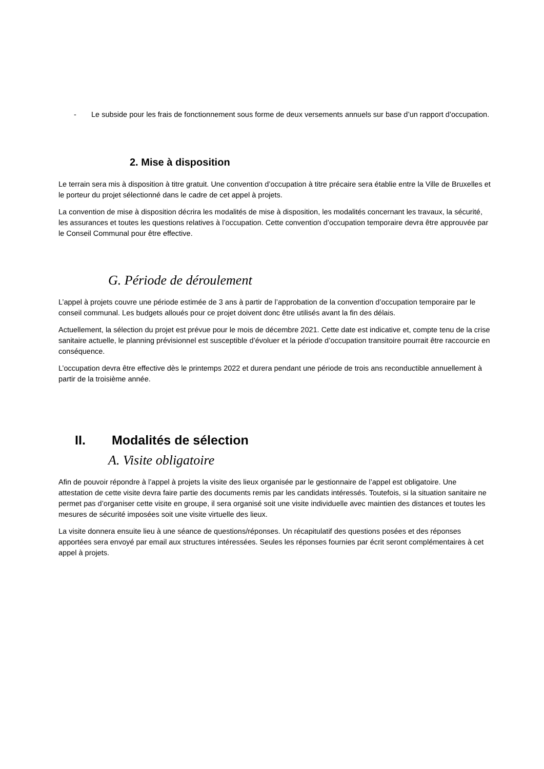- Le subside pour les frais de fonctionnement sous forme de deux versements annuels sur base d’un rapport d’occupation.
2. Mise à disposition
Le terrain sera mis à disposition à titre gratuit. Une convention d’occupation à titre précaire sera établie entre la Ville de Bruxelles et le porteur du projet sélectionné dans le cadre de cet appel à projets.
La convention de mise à disposition décrira les modalités de mise à disposition, les modalités concernant les travaux, la sécurité, les assurances et toutes les questions relatives à l’occupation. Cette convention d’occupation temporaire devra être approuvée par le Conseil Communal pour être effective.
G. Période de déroulement
L’appel à projets couvre une période estimée de 3 ans à partir de l’approbation de la convention d’occupation temporaire par le conseil communal. Les budgets alloués pour ce projet doivent donc être utilisés avant la fin des délais.
Actuellement, la sélection du projet est prévue pour le mois de décembre 2021. Cette date est indicative et, compte tenu de la crise sanitaire actuelle, le planning prévisionnel est susceptible d’évoluer et la période d’occupation transitoire pourrait être raccourcie en conséquence.
L’occupation devra être effective dès le printemps 2022 et durera pendant une période de trois ans reconductible annuellement à partir de la troisième année.
II. Modalités de sélection
A. Visite obligatoire
Afin de pouvoir répondre à l’appel à projets la visite des lieux organisée par le gestionnaire de l’appel est obligatoire. Une attestation de cette visite devra faire partie des documents remis par les candidats intéressés. Toutefois, si la situation sanitaire ne permet pas d’organiser cette visite en groupe, il sera organisé soit une visite individuelle avec maintien des distances et toutes les mesures de sécurité imposées soit une visite virtuelle des lieux.
La visite donnera ensuite lieu à une séance de questions/réponses. Un récapitulatif des questions posées et des réponses apportées sera envoyé par email aux structures intéressées. Seules les réponses fournies par écrit seront complémentaires à cet appel à projets.